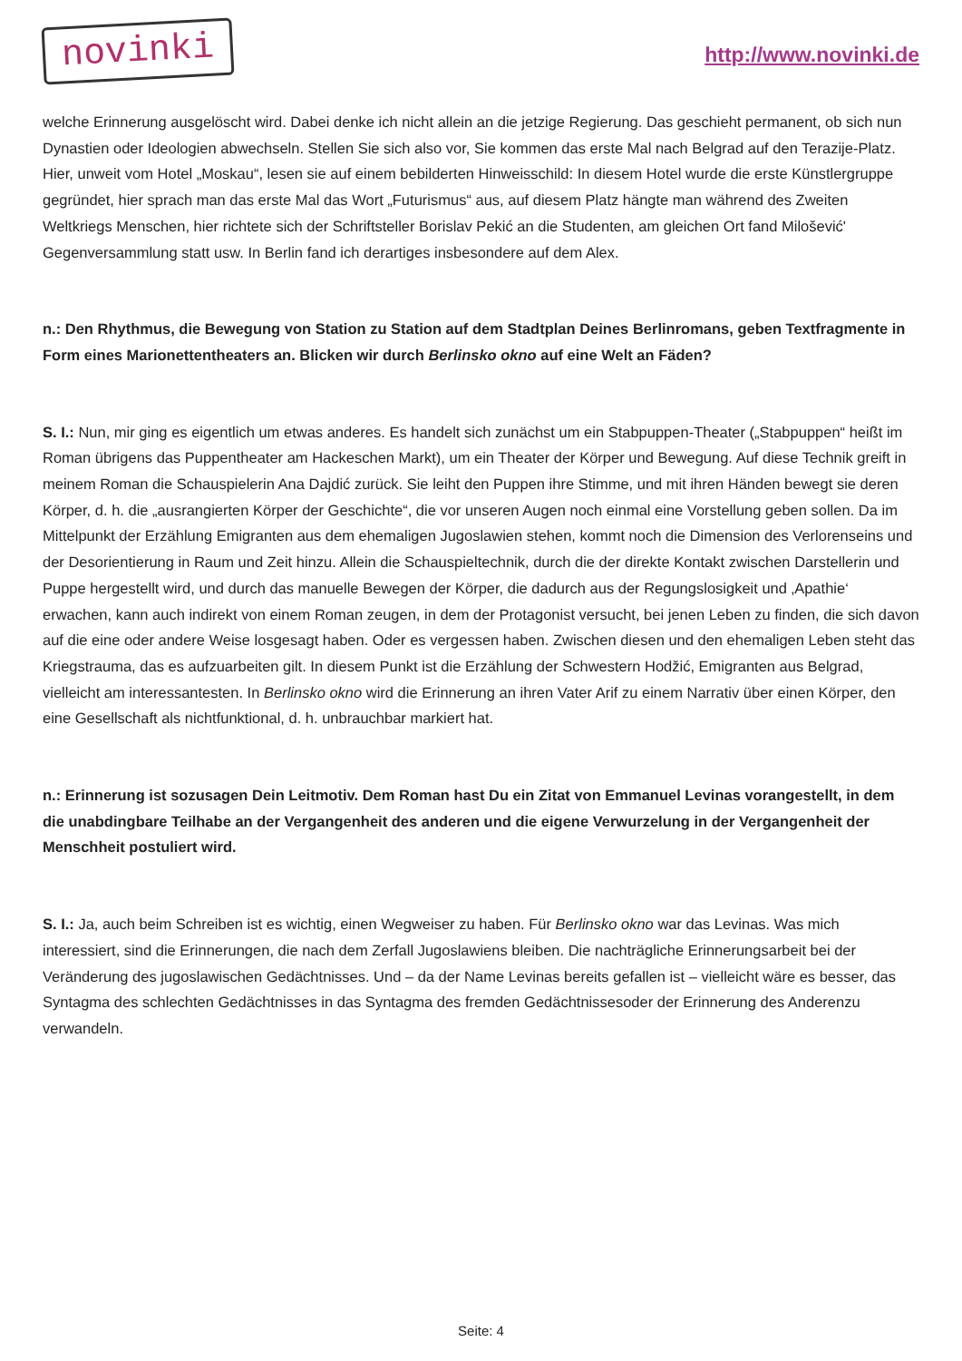novinki
http://www.novinki.de
welche Erinnerung ausgelöscht wird. Dabei denke ich nicht allein an die jetzige Regierung. Das geschieht permanent, ob sich nun Dynastien oder Ideologien abwechseln. Stellen Sie sich also vor, Sie kommen das erste Mal nach Belgrad auf den Terazije-Platz. Hier, unweit vom Hotel „Moskau“, lesen sie auf einem bebilderten Hinweisschild: In diesem Hotel wurde die erste Künstlergruppe gegründet, hier sprach man das erste Mal das Wort „Futurismus“ aus, auf diesem Platz hängte man während des Zweiten Weltkriegs Menschen, hier richtete sich der Schriftsteller Borislav Pekić an die Studenten, am gleichen Ort fand Milošević' Gegenversammlung statt usw. In Berlin fand ich derartiges insbesondere auf dem Alex.
n.: Den Rhythmus, die Bewegung von Station zu Station auf dem Stadtplan Deines Berlinromans, geben Textfragmente in Form eines Marionettentheaters an. Blicken wir durch Berlinsko okno auf eine Welt an Fäden?
S. I.: Nun, mir ging es eigentlich um etwas anderes. Es handelt sich zunächst um ein Stabpuppen-Theater („Stabpuppen“ heißt im Roman übrigens das Puppentheater am Hackeschen Markt), um ein Theater der Körper und Bewegung. Auf diese Technik greift in meinem Roman die Schauspielerin Ana Dajdić zurück. Sie leiht den Puppen ihre Stimme, und mit ihren Händen bewegt sie deren Körper, d. h. die „ausrangierten Körper der Geschichte“, die vor unseren Augen noch einmal eine Vorstellung geben sollen. Da im Mittelpunkt der Erzählung Emigranten aus dem ehemaligen Jugoslawien stehen, kommt noch die Dimension des Verlorenseins und der Desorientierung in Raum und Zeit hinzu. Allein die Schauspieltechnik, durch die der direkte Kontakt zwischen Darstellerin und Puppe hergestellt wird, und durch das manuelle Bewegen der Körper, die dadurch aus der Regungslosigkeit und ‚Apathie‘ erwachen, kann auch indirekt von einem Roman zeugen, in dem der Protagonist versucht, bei jenen Leben zu finden, die sich davon auf die eine oder andere Weise losgesagt haben. Oder es vergessen haben. Zwischen diesen und den ehemaligen Leben steht das Kriegstrauma, das es aufzuarbeiten gilt. In diesem Punkt ist die Erzählung der Schwestern Hodžić, Emigranten aus Belgrad, vielleicht am interessantesten. In Berlinsko okno wird die Erinnerung an ihren Vater Arif zu einem Narrativ über einen Körper, den eine Gesellschaft als nichtfunktional, d. h. unbrauchbar markiert hat.
n.: Erinnerung ist sozusagen Dein Leitmotiv. Dem Roman hast Du ein Zitat von Emmanuel Levinas vorangestellt, in dem die unabdingbare Teilhabe an der Vergangenheit des anderen und die eigene Verwurzelung in der Vergangenheit der Menschheit postuliert wird.
S. I.: Ja, auch beim Schreiben ist es wichtig, einen Wegweiser zu haben. Für Berlinsko okno war das Levinas. Was mich interessiert, sind die Erinnerungen, die nach dem Zerfall Jugoslawiens bleiben. Die nachträgliche Erinnerungsarbeit bei der Veränderung des jugoslawischen Gedächtnisses. Und – da der Name Levinas bereits gefallen ist – vielleicht wäre es besser, das Syntagma des schlechten Gedächtnisses in das Syntagma des fremden Gedächtnissesoder der Erinnerung des Anderenzu verwandeln.
Seite: 4